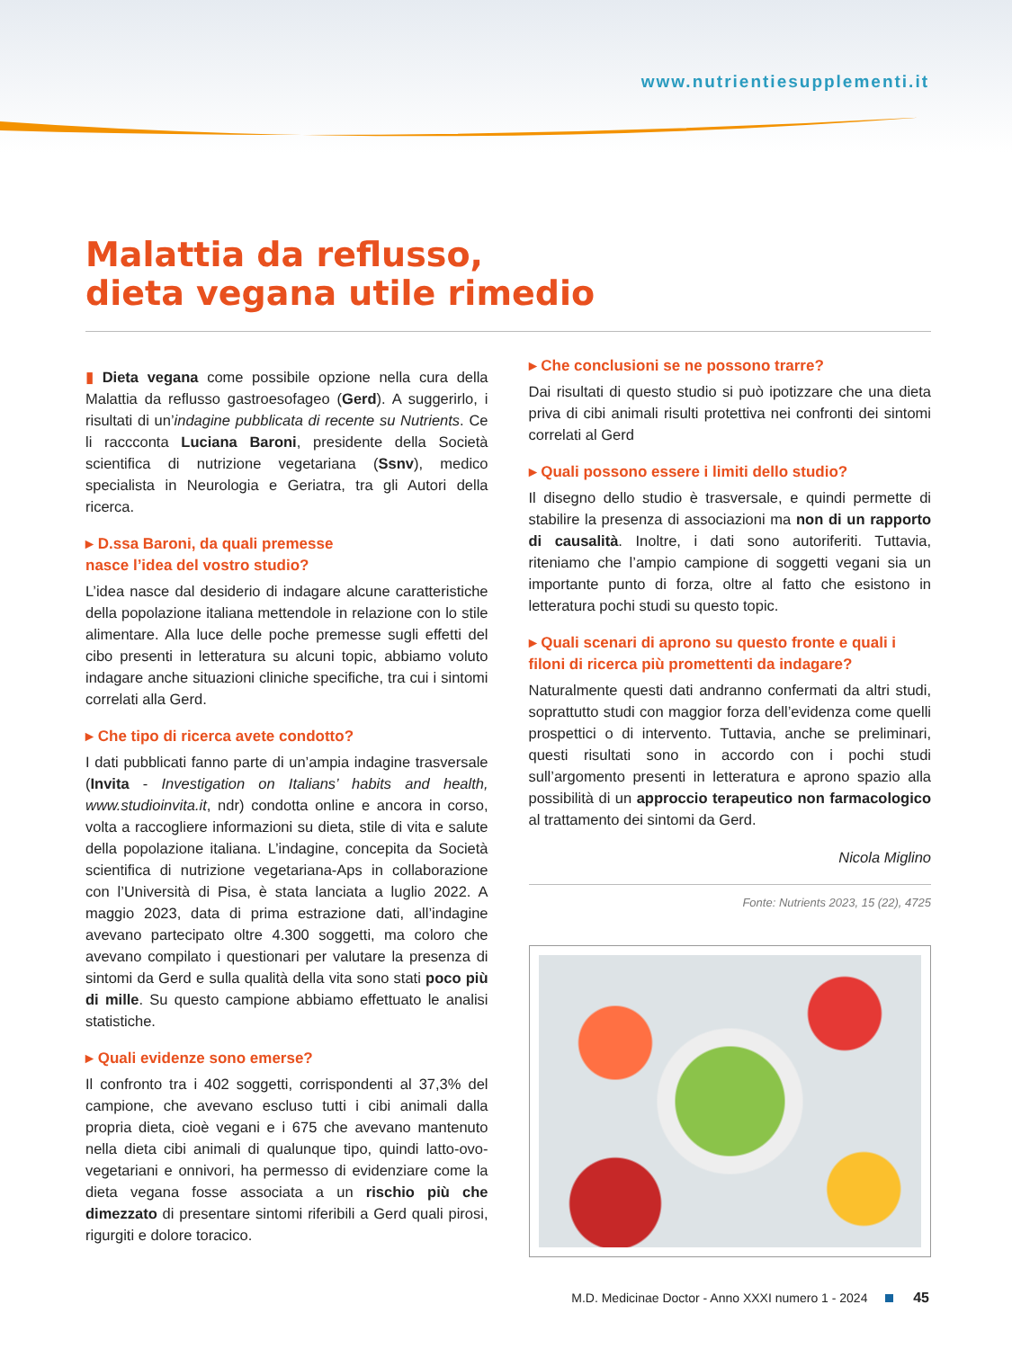www.nutrientiesupplementi.it
Malattia da reflusso,
dieta vegana utile rimedio
▮ Dieta vegana come possibile opzione nella cura della Malattia da reflusso gastroesofageo (Gerd). A suggerirlo, i risultati di un’indagine pubblicata di recente su Nutrients. Ce li raccconta Luciana Baroni, presidente della Società scientifica di nutrizione vegetariana (Ssnv), medico specialista in Neurologia e Geriatra, tra gli Autori della ricerca.
▸ D.ssa Baroni, da quali premesse
nasce l’idea del vostro studio?
L’idea nasce dal desiderio di indagare alcune caratteristiche della popolazione italiana mettendole in relazione con lo stile alimentare. Alla luce delle poche premesse sugli effetti del cibo presenti in letteratura su alcuni topic, abbiamo voluto indagare anche situazioni cliniche specifiche, tra cui i sintomi correlati alla Gerd.
▸ Che tipo di ricerca avete condotto?
I dati pubblicati fanno parte di un’ampia indagine trasversale (Invita - Investigation on Italians’ habits and health, www.studioinvita.it, ndr) condotta online e ancora in corso, volta a raccogliere informazioni su dieta, stile di vita e salute della popolazione italiana. L’indagine, concepita da Società scientifica di nutrizione vegetariana-Aps in collaborazione con l’Università di Pisa, è stata lanciata a luglio 2022. A maggio 2023, data di prima estrazione dati, all’indagine avevano partecipato oltre 4.300 soggetti, ma coloro che avevano compilato i questionari per valutare la presenza di sintomi da Gerd e sulla qualità della vita sono stati poco più di mille. Su questo campione abbiamo effettuato le analisi statistiche.
▸ Quali evidenze sono emerse?
Il confronto tra i 402 soggetti, corrispondenti al 37,3% del campione, che avevano escluso tutti i cibi animali dalla propria dieta, cioè vegani e i 675 che avevano mantenuto nella dieta cibi animali di qualunque tipo, quindi latto-ovo-vegetariani e onnivori, ha permesso di evidenziare come la dieta vegana fosse associata a un rischio più che dimezzato di presentare sintomi riferibili a Gerd quali pirosi, rigurgiti e dolore toracico.
▸ Che conclusioni se ne possono trarre?
Dai risultati di questo studio si può ipotizzare che una dieta priva di cibi animali risulti protettiva nei confronti dei sintomi correlati al Gerd
▸ Quali possono essere i limiti dello studio?
Il disegno dello studio è trasversale, e quindi permette di stabilire la presenza di associazioni ma non di un rapporto di causalità. Inoltre, i dati sono autoriferiti. Tuttavia, riteniamo che l’ampio campione di soggetti vegani sia un importante punto di forza, oltre al fatto che esistono in letteratura pochi studi su questo topic.
▸ Quali scenari di aprono su questo fronte e quali i filoni di ricerca più promettenti da indagare?
Naturalmente questi dati andranno confermati da altri studi, soprattutto studi con maggior forza dell’evidenza come quelli prospettici o di intervento. Tuttavia, anche se preliminari, questi risultati sono in accordo con i pochi studi sull’argomento presenti in letteratura e aprono spazio alla possibilità di un approccio terapeutico non farmacologico al trattamento dei sintomi da Gerd.
Nicola Miglino
Fonte: Nutrients 2023, 15 (22), 4725
M.D. Medicinae Doctor - Anno XXXI numero 1 - 2024 45